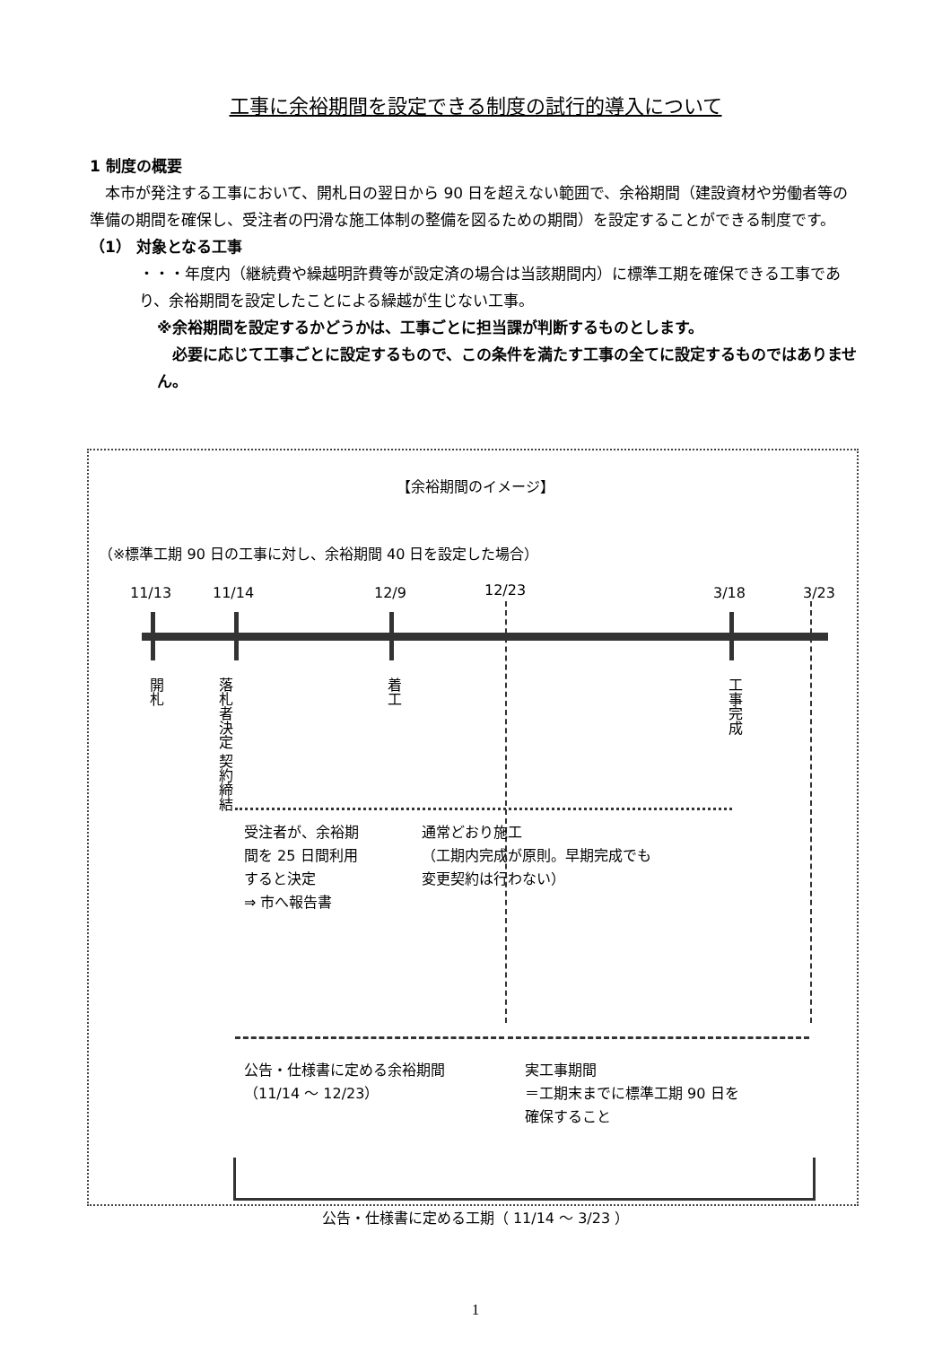工事に余裕期間を設定できる制度の試行的導入について
1 制度の概要
　本市が発注する工事において、開札日の翌日から 90 日を超えない範囲で、余裕期間（建設資材や労働者等の準備の期間を確保し、受注者の円滑な施工体制の整備を図るための期間）を設定することができる制度です。
（1） 対象となる工事
・・・年度内（継続費や繰越明許費等が設定済の場合は当該期間内）に標準工期を確保できる工事であり、余裕期間を設定したことによる繰越が生じない工事。
※余裕期間を設定するかどうかは、工事ごとに担当課が判断するものとします。
　必要に応じて工事ごとに設定するもので、この条件を満たす工事の全てに設定するものではありません。
【余裕期間のイメージ】
（※標準工期 90 日の工事に対し、余裕期間 40 日を設定した場合）
11/13 11/14 12/9 12/23 3/18 3/23
開札
落札者決定 契約締結
着工
工事完成
受注者が、余裕期
間を 25 日間利用
すると決定
⇒ 市へ報告書
通常どおり施工
（工期内完成が原則。早期完成でも
変更契約は行わない）
公告・仕様書に定める余裕期間
（11/14 ～ 12/23）
実工事期間
＝工期末までに標準工期 90 日を
確保すること
公告・仕様書に定める工期（ 11/14 ～ 3/23 ）
1